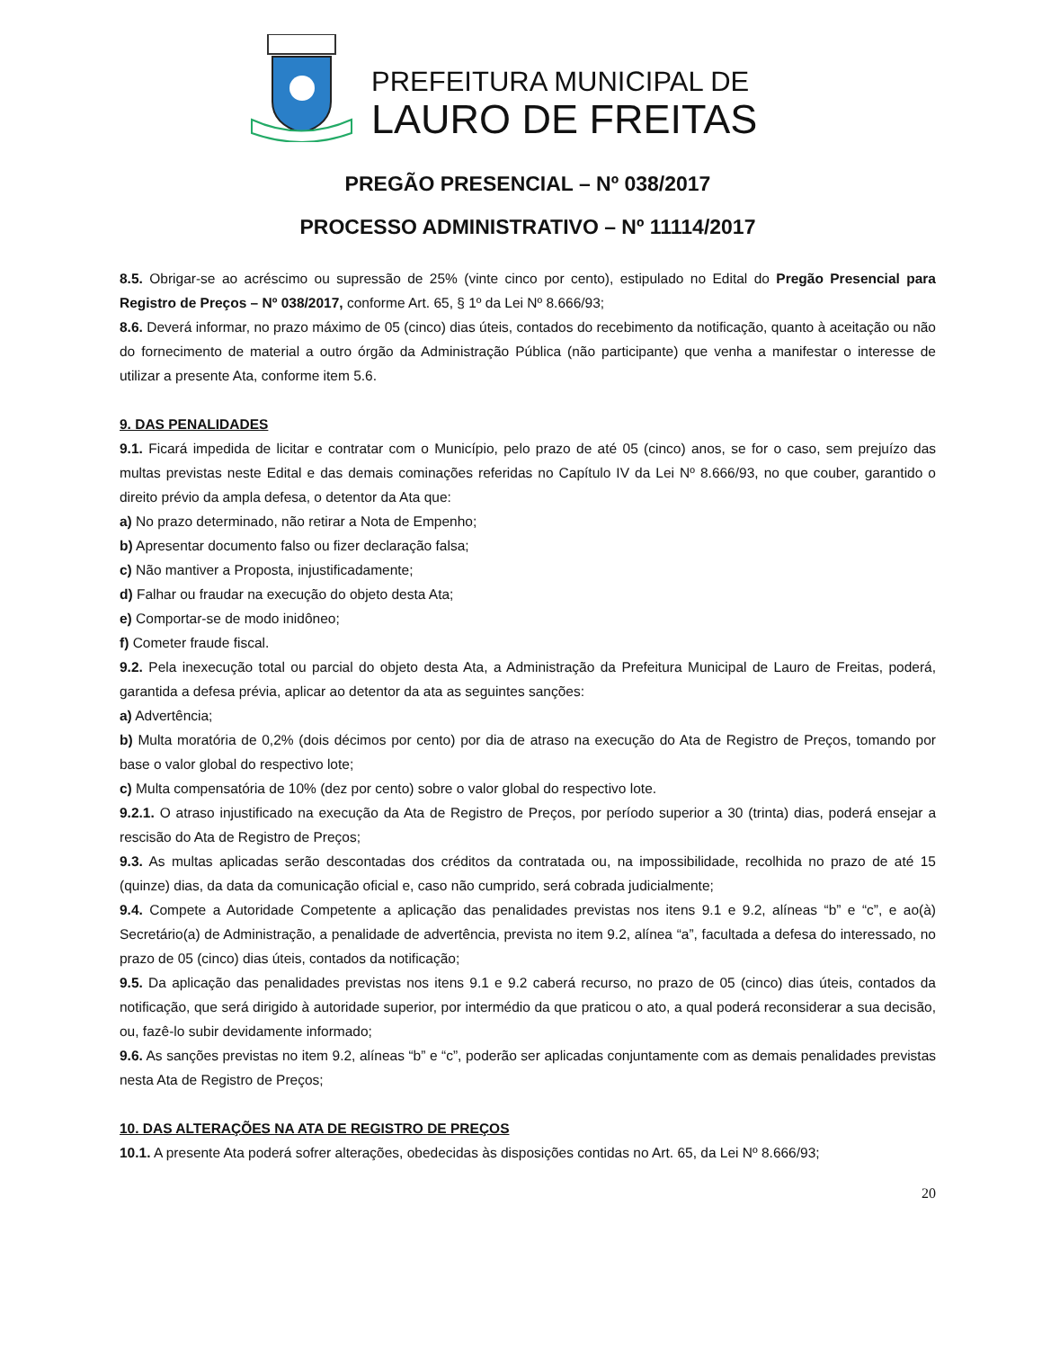PREFEITURA MUNICIPAL DE
LAURO DE FREITAS
PREGÃO PRESENCIAL – Nº 038/2017
PROCESSO ADMINISTRATIVO – Nº 11114/2017
8.5. Obrigar-se ao acréscimo ou supressão de 25% (vinte cinco por cento), estipulado no Edital do Pregão Presencial para Registro de Preços – Nº 038/2017, conforme Art. 65, § 1º da Lei Nº 8.666/93;
8.6. Deverá informar, no prazo máximo de 05 (cinco) dias úteis, contados do recebimento da notificação, quanto à aceitação ou não do fornecimento de material a outro órgão da Administração Pública (não participante) que venha a manifestar o interesse de utilizar a presente Ata, conforme item 5.6.
9. DAS PENALIDADES
9.1. Ficará impedida de licitar e contratar com o Município, pelo prazo de até 05 (cinco) anos, se for o caso, sem prejuízo das multas previstas neste Edital e das demais cominações referidas no Capítulo IV da Lei Nº 8.666/93, no que couber, garantido o direito prévio da ampla defesa, o detentor da Ata que:
a) No prazo determinado, não retirar a Nota de Empenho;
b) Apresentar documento falso ou fizer declaração falsa;
c) Não mantiver a Proposta, injustificadamente;
d) Falhar ou fraudar na execução do objeto desta Ata;
e) Comportar-se de modo inidôneo;
f) Cometer fraude fiscal.
9.2. Pela inexecução total ou parcial do objeto desta Ata, a Administração da Prefeitura Municipal de Lauro de Freitas, poderá, garantida a defesa prévia, aplicar ao detentor da ata as seguintes sanções:
a) Advertência;
b) Multa moratória de 0,2% (dois décimos por cento) por dia de atraso na execução do Ata de Registro de Preços, tomando por base o valor global do respectivo lote;
c) Multa compensatória de 10% (dez por cento) sobre o valor global do respectivo lote.
9.2.1. O atraso injustificado na execução da Ata de Registro de Preços, por período superior a 30 (trinta) dias, poderá ensejar a rescisão do Ata de Registro de Preços;
9.3. As multas aplicadas serão descontadas dos créditos da contratada ou, na impossibilidade, recolhida no prazo de até 15 (quinze) dias, da data da comunicação oficial e, caso não cumprido, será cobrada judicialmente;
9.4. Compete a Autoridade Competente a aplicação das penalidades previstas nos itens 9.1 e 9.2, alíneas “b” e “c”, e ao(à) Secretário(a) de Administração, a penalidade de advertência, prevista no item 9.2, alínea “a”, facultada a defesa do interessado, no prazo de 05 (cinco) dias úteis, contados da notificação;
9.5. Da aplicação das penalidades previstas nos itens 9.1 e 9.2 caberá recurso, no prazo de 05 (cinco) dias úteis, contados da notificação, que será dirigido à autoridade superior, por intermédio da que praticou o ato, a qual poderá reconsiderar a sua decisão, ou, fazê-lo subir devidamente informado;
9.6. As sanções previstas no item 9.2, alíneas “b” e “c”, poderão ser aplicadas conjuntamente com as demais penalidades previstas nesta Ata de Registro de Preços;
10. DAS ALTERAÇÕES NA ATA DE REGISTRO DE PREÇOS
10.1. A presente Ata poderá sofrer alterações, obedecidas às disposições contidas no Art. 65, da Lei Nº 8.666/93;
20